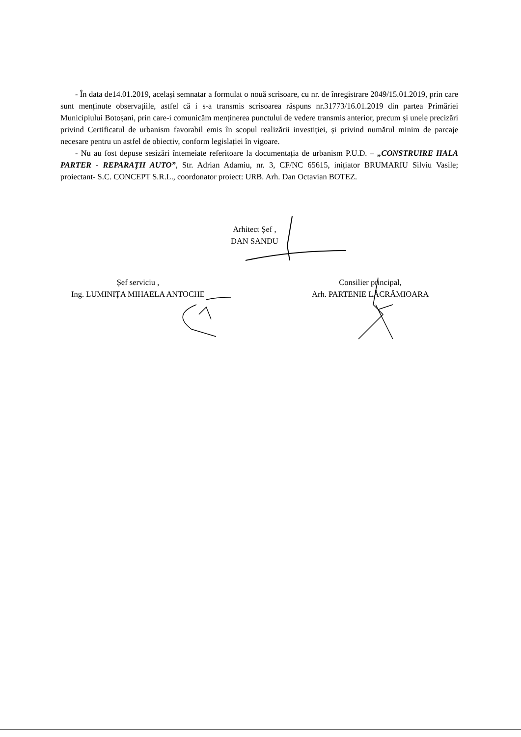- În data de14.01.2019, același semnatar a formulat o nouă scrisoare, cu nr. de înregistrare 2049/15.01.2019, prin care sunt menținute observațiile, astfel că i s-a transmis scrisoarea răspuns nr.31773/16.01.2019 din partea Primăriei Municipiului Botoșani, prin care-i comunicăm menținerea punctului de vedere transmis anterior, precum și unele precizări privind Certificatul de urbanism favorabil emis în scopul realizării investiției, și privind numărul minim de parcaje necesare pentru un astfel de obiectiv, conform legislației în vigoare.
- Nu au fost depuse sesizări întemeiate referitoare la documentația de urbanism P.U.D. – „CONSTRUIRE HALA PARTER - REPARAȚII AUTO”, Str. Adrian Adamiu, nr. 3, CF/NC 65615, inițiator BRUMARIU Silviu Vasile; proiectant- S.C. CONCEPT S.R.L., coordonator proiect: URB. Arh. Dan Octavian BOTEZ.
Arhitect Șef ,
DAN SANDU
Șef serviciu ,
Ing. LUMINIȚA MIHAELA ANTOCHE
Consilier principal,
Arh. PARTENIE LĂCRĂMIOARA